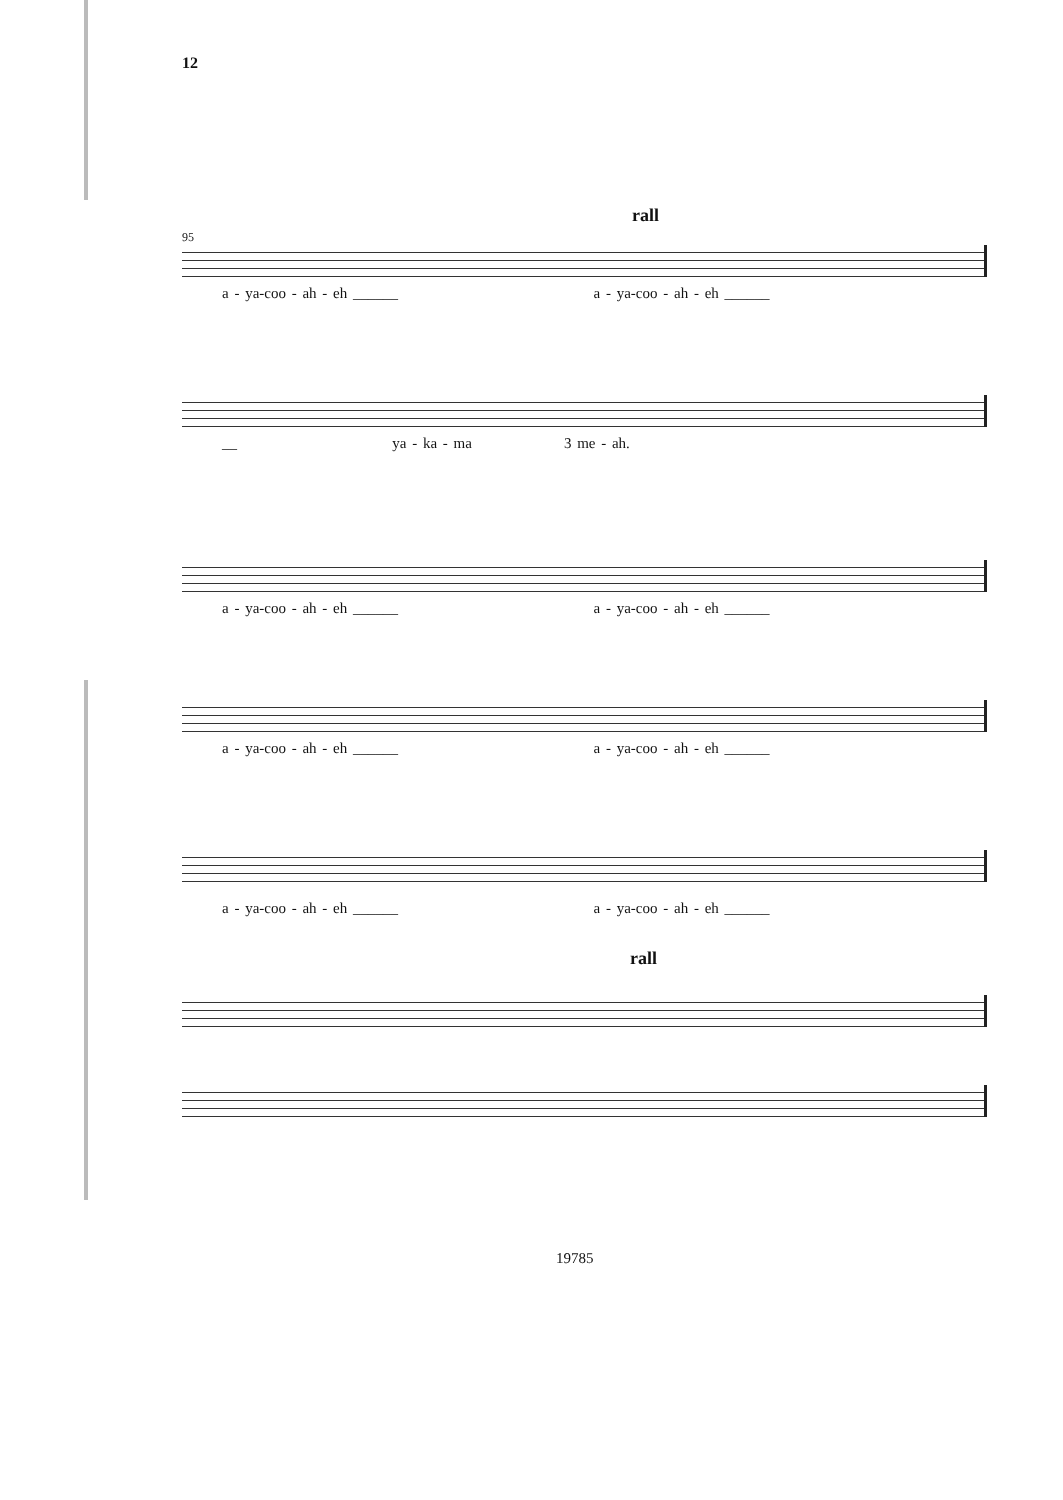12
rall
95
a - ya-coo - ah - eh ______ a - ya-coo - ah - eh ______
__ ya - ka - ma 3 me - ah.
a - ya-coo - ah - eh ______ a - ya-coo - ah - eh ______
a - ya-coo - ah - eh ______ a - ya-coo - ah - eh ______
a - ya-coo - ah - eh ______ a - ya-coo - ah - eh ______
rall
19785